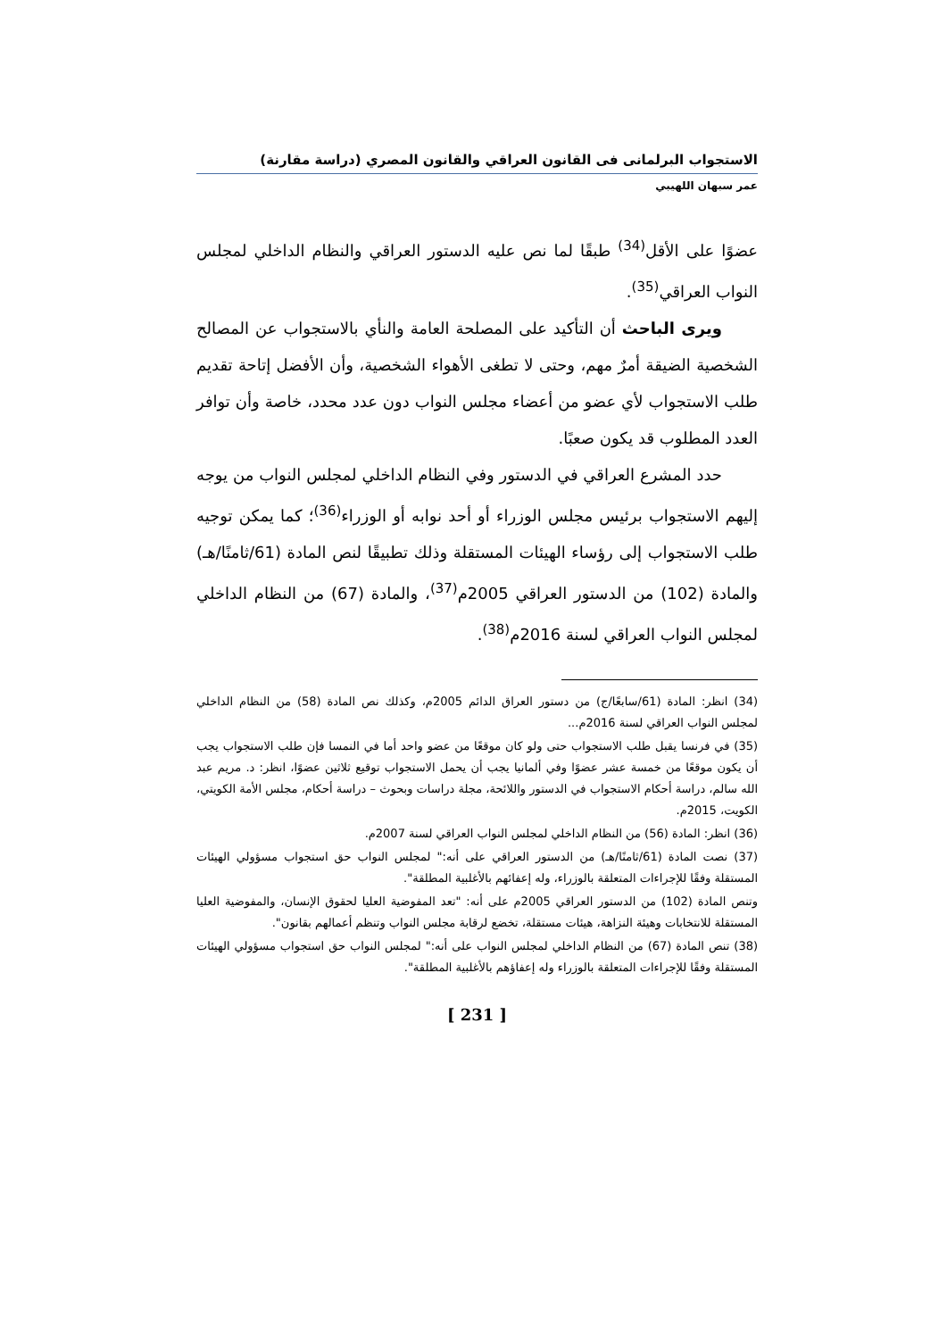الاستجواب البرلمانى فى القانون العراقي والقانون المصري (دراسة مقارنة)
عمر سبهان اللهيبي
عضوًا على الأقل<sup>(34)</sup> طبقًا لما نص عليه الدستور العراقي والنظام الداخلي لمجلس النواب العراقي<sup>(35)</sup>.
ويرى الباحث أن التأكيد على المصلحة العامة والنأي بالاستجواب عن المصالح الشخصية الضيقة أمرٌ مهم، وحتى لا تطغى الأهواء الشخصية، وأن الأفضل إتاحة تقديم طلب الاستجواب لأي عضو من أعضاء مجلس النواب دون عدد محدد، خاصة وأن توافر العدد المطلوب قد يكون صعبًا.
حدد المشرع العراقي في الدستور وفي النظام الداخلي لمجلس النواب من يوجه إليهم الاستجواب برئيس مجلس الوزراء أو أحد نوابه أو الوزراء<sup>(36)</sup>؛ كما يمكن توجيه طلب الاستجواب إلى رؤساء الهيئات المستقلة وذلك تطبيقًا لنص المادة (61/ثامنًا/هـ) والمادة (102) من الدستور العراقي 2005م<sup>(37)</sup>، والمادة (67) من النظام الداخلي لمجلس النواب العراقي لسنة 2016م<sup>(38)</sup>.
(34) انظر: المادة (61/سابعًا/ج) من دستور العراق الدائم 2005م، وكذلك نص المادة (58) من النظام الداخلي لمجلس النواب العراقي لسنة 2016م...
(35) في فرنسا يقبل طلب الاستجواب حتى ولو كان موقعًا من عضو واحد أما في النمسا فإن طلب الاستجواب يجب أن يكون موقعًا من خمسة عشر عضوًا وفي ألمانيا يجب أن يحمل الاستجواب توقيع ثلاثين عضوًا، انظر: د. مريم عبد الله سالم، دراسة أحكام الاستجواب في الدستور واللائحة، مجلة دراسات وبحوث – دراسة أحكام، مجلس الأمة الكويتي، الكويت، 2015م.
(36) انظر: المادة (56) من النظام الداخلي لمجلس النواب العراقي لسنة 2007م.
(37) نصت المادة (61/ثامنًا/هـ) من الدستور العراقي على أنه:" لمجلس النواب حق استجواب مسؤولي الهيئات المستقلة وفقًا للإجراءات المتعلقة بالوزراء، وله إعفائهم بالأغلبية المطلقة".
وتنص المادة (102) من الدستور العراقي 2005م على أنه: "تعد المفوضية العليا لحقوق الإنسان، والمفوضية العليا المستقلة للانتخابات وهيئة النزاهة، هيئات مستقلة، تخضع لرقابة مجلس النواب وتنظم أعمالهم بقانون".
(38) تنص المادة (67) من النظام الداخلي لمجلس النواب على أنه:" لمجلس النواب حق استجواب مسؤولي الهيئات المستقلة وفقًا للإجراءات المتعلقة بالوزراء وله إعفاؤهم بالأغلبية المطلقة".
[ 231 ]